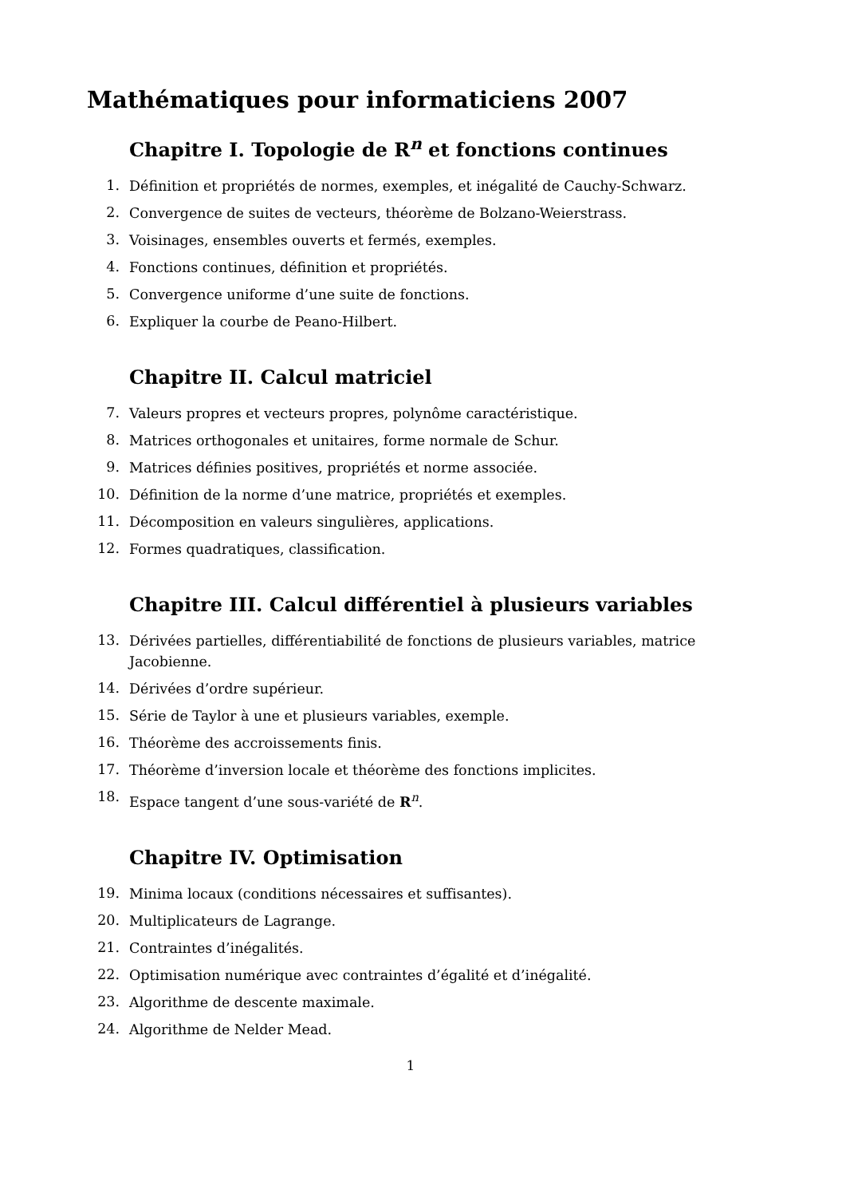Mathématiques pour informaticiens 2007
Chapitre I. Topologie de R<sup>n</sup> et fonctions continues
1. Définition et propriétés de normes, exemples, et inégalité de Cauchy-Schwarz.
2. Convergence de suites de vecteurs, théorème de Bolzano-Weierstrass.
3. Voisinages, ensembles ouverts et fermés, exemples.
4. Fonctions continues, définition et propriétés.
5. Convergence uniforme d’une suite de fonctions.
6. Expliquer la courbe de Peano-Hilbert.
Chapitre II. Calcul matriciel
7. Valeurs propres et vecteurs propres, polynôme caractéristique.
8. Matrices orthogonales et unitaires, forme normale de Schur.
9. Matrices définies positives, propriétés et norme associée.
10. Définition de la norme d’une matrice, propriétés et exemples.
11. Décomposition en valeurs singulières, applications.
12. Formes quadratiques, classification.
Chapitre III. Calcul différentiel à plusieurs variables
13. Dérivées partielles, différentiabilité de fonctions de plusieurs variables, matrice Jacobienne.
14. Dérivées d’ordre supérieur.
15. Série de Taylor à une et plusieurs variables, exemple.
16. Théorème des accroissements finis.
17. Théorème d’inversion locale et théorème des fonctions implicites.
18. Espace tangent d’une sous-variété de R<sup>n</sup>.
Chapitre IV. Optimisation
19. Minima locaux (conditions nécessaires et suffisantes).
20. Multiplicateurs de Lagrange.
21. Contraintes d’inégalités.
22. Optimisation numérique avec contraintes d’égalité et d’inégalité.
23. Algorithme de descente maximale.
24. Algorithme de Nelder Mead.
1